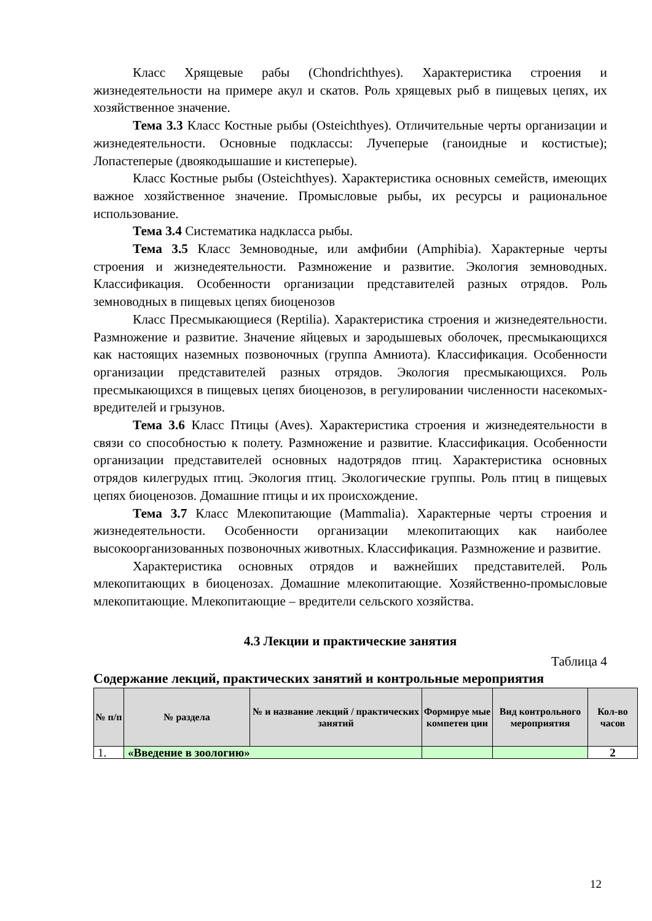Класс Хрящевые рабы (Chondrichthyes). Характеристика строения и жизнедеятельности на примере акул и скатов. Роль хрящевых рыб в пищевых цепях, их хозяйственное значение.
Тема 3.3 Класс Костные рыбы (Osteichthyes). Отличительные черты организации и жизнедеятельности. Основные подклассы: Лучеперые (ганоидные и костистые); Лопастеперые (двоякодышашие и кистеперые).
Класс Костные рыбы (Osteichthyes). Характеристика основных семейств, имеющих важное хозяйственное значение. Промысловые рыбы, их ресурсы и рациональное использование.
Тема 3.4 Систематика надкласса рыбы.
Тема 3.5 Класс Земноводные, или амфибии (Amphibia). Характерные черты строения и жизнедеятельности. Размножение и развитие. Экология земноводных. Классификация. Особенности организации представителей разных отрядов. Роль земноводных в пищевых цепях биоценозов
Класс Пресмыкающиеся (Reptilia). Характеристика строения и жизнедеятельности. Размножение и развитие. Значение яйцевых и зародышевых оболочек, пресмыкающихся как настоящих наземных позвоночных (группа Амниота). Классификация. Особенности организации представителей разных отрядов. Экология пресмыкающихся. Роль пресмыкающихся в пищевых цепях биоценозов, в регулировании численности насекомых-вредителей и грызунов.
Тема 3.6 Класс Птицы (Aves). Характеристика строения и жизнедеятельности в связи со способностью к полету. Размножение и развитие. Классификация. Особенности организации представителей основных надотрядов птиц. Характеристика основных отрядов килегрудых птиц. Экология птиц. Экологические группы. Роль птиц в пищевых цепях биоценозов. Домашние птицы и их происхождение.
Тема 3.7 Класс Млекопитающие (Mammalia). Характерные черты строения и жизнедеятельности. Особенности организации млекопитающих как наиболее высокоорганизованных позвоночных животных. Классификация. Размножение и развитие.
Характеристика основных отрядов и важнейших представителей. Роль млекопитающих в биоценозах. Домашние млекопитающие. Хозяйственно-промысловые млекопитающие. Млекопитающие – вредители сельского хозяйства.
4.3 Лекции и практические занятия
Таблица 4
Содержание лекций, практических занятий и контрольные мероприятия
| № п/п | № раздела | № и название лекций / практических занятий | Формируе мые компетен ции | Вид контрольного мероприятия | Кол-во часов |
| --- | --- | --- | --- | --- | --- |
| 1. | «Введение в зоологию» | | | | 2 |
12